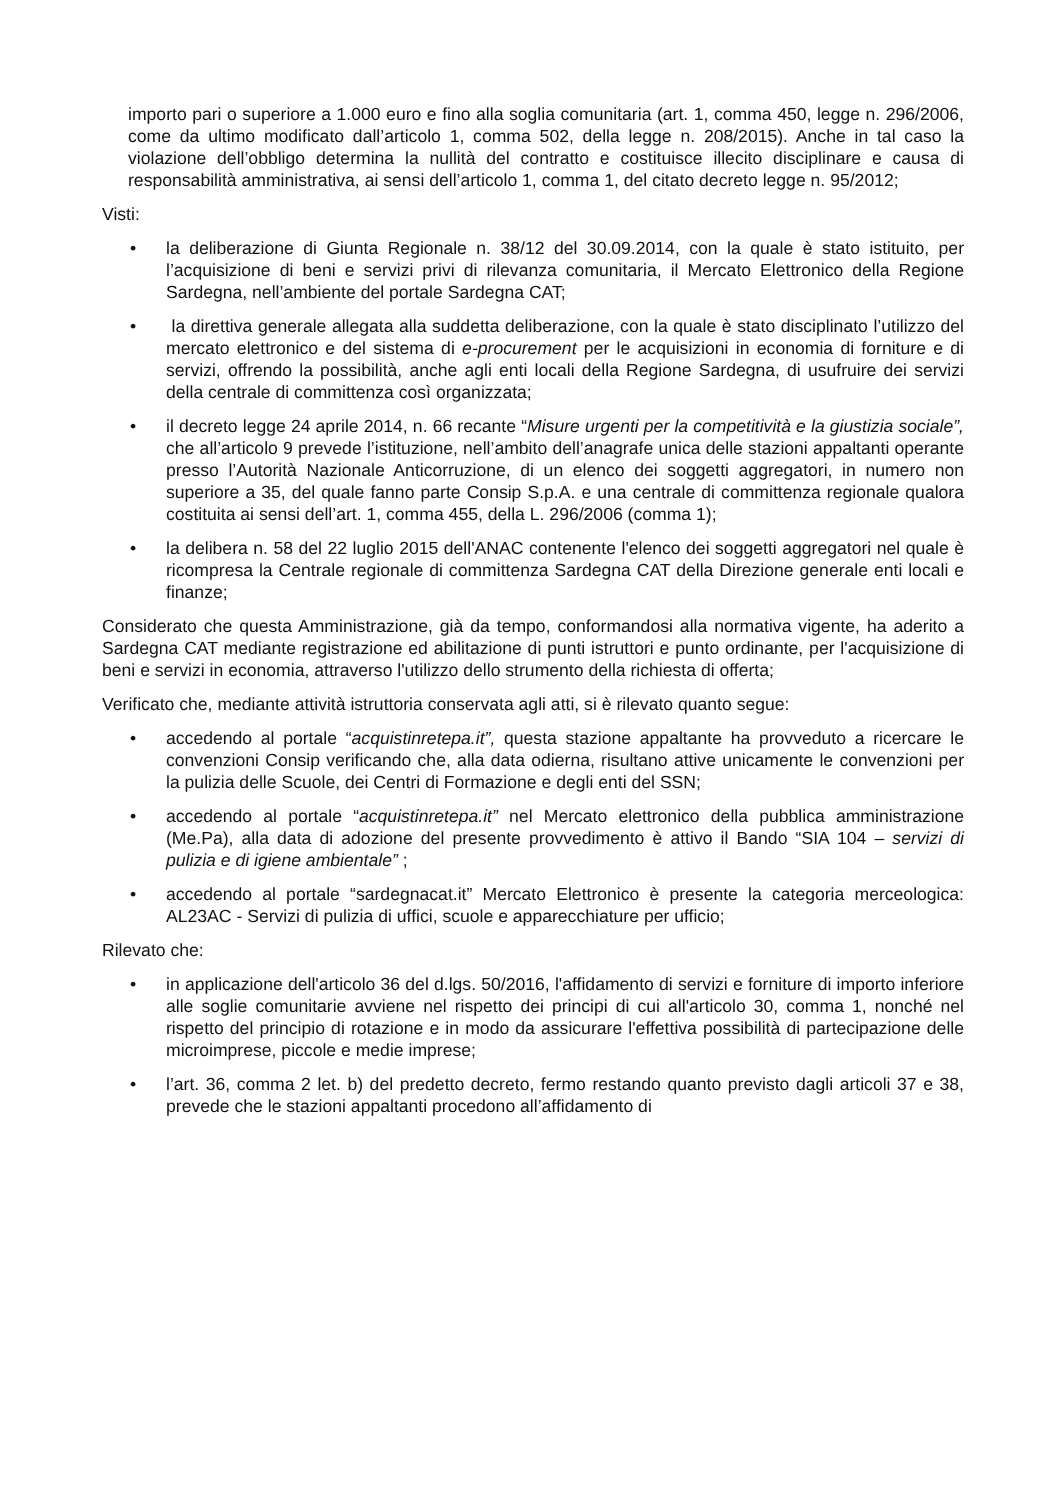importo pari o superiore a 1.000 euro e fino alla soglia comunitaria (art. 1, comma 450, legge n. 296/2006, come da ultimo modificato dall’articolo 1, comma 502, della legge n. 208/2015). Anche in tal caso la violazione dell’obbligo determina la nullità del contratto e costituisce illecito disciplinare e causa di responsabilità amministrativa, ai sensi dell’articolo 1, comma 1, del citato decreto legge n. 95/2012;
Visti:
• la deliberazione di Giunta Regionale n. 38/12 del 30.09.2014, con la quale è stato istituito, per l’acquisizione di beni e servizi privi di rilevanza comunitaria, il Mercato Elettronico della Regione Sardegna, nell’ambiente del portale Sardegna CAT;
• la direttiva generale allegata alla suddetta deliberazione, con la quale è stato disciplinato l’utilizzo del mercato elettronico e del sistema di e-procurement per le acquisizioni in economia di forniture e di servizi, offrendo la possibilità, anche agli enti locali della Regione Sardegna, di usufruire dei servizi della centrale di committenza così organizzata;
• il decreto legge 24 aprile 2014, n. 66 recante “Misure urgenti per la competitività e la giustizia sociale”, che all’articolo 9 prevede l’istituzione, nell’ambito dell’anagrafe unica delle stazioni appaltanti operante presso l’Autorità Nazionale Anticorruzione, di un elenco dei soggetti aggregatori, in numero non superiore a 35, del quale fanno parte Consip S.p.A. e una centrale di committenza regionale qualora costituita ai sensi dell’art. 1, comma 455, della L. 296/2006 (comma 1);
• la delibera n. 58 del 22 luglio 2015 dell'ANAC contenente l'elenco dei soggetti aggregatori nel quale è ricompresa la Centrale regionale di committenza Sardegna CAT della Direzione generale enti locali e finanze;
Considerato che questa Amministrazione, già da tempo, conformandosi alla normativa vigente, ha aderito a Sardegna CAT mediante registrazione ed abilitazione di punti istruttori e punto ordinante, per l'acquisizione di beni e servizi in economia, attraverso l'utilizzo dello strumento della richiesta di offerta;
Verificato che, mediante attività istruttoria conservata agli atti, si è rilevato quanto segue:
• accedendo al portale “acquistinretepa.it”, questa stazione appaltante ha provveduto a ricercare le convenzioni Consip verificando che, alla data odierna, risultano attive unicamente le convenzioni per la pulizia delle Scuole, dei Centri di Formazione e degli enti del SSN;
• accedendo al portale “acquistinretepa.it” nel Mercato elettronico della pubblica amministrazione (Me.Pa), alla data di adozione del presente provvedimento è attivo il Bando “SIA 104 – servizi di pulizia e di igiene ambientale” ;
• accedendo al portale “sardegnacat.it” Mercato Elettronico è presente la categoria merceologica: AL23AC - Servizi di pulizia di uffici, scuole e apparecchiature per ufficio;
Rilevato che:
• in applicazione dell'articolo 36 del d.lgs. 50/2016, l'affidamento di servizi e forniture di importo inferiore alle soglie comunitarie avviene nel rispetto dei principi di cui all'articolo 30, comma 1, nonché nel rispetto del principio di rotazione e in modo da assicurare l'effettiva possibilità di partecipazione delle microimprese, piccole e medie imprese;
• l’art. 36, comma 2 let. b) del predetto decreto, fermo restando quanto previsto dagli articoli 37 e 38, prevede che le stazioni appaltanti procedono all’affidamento di